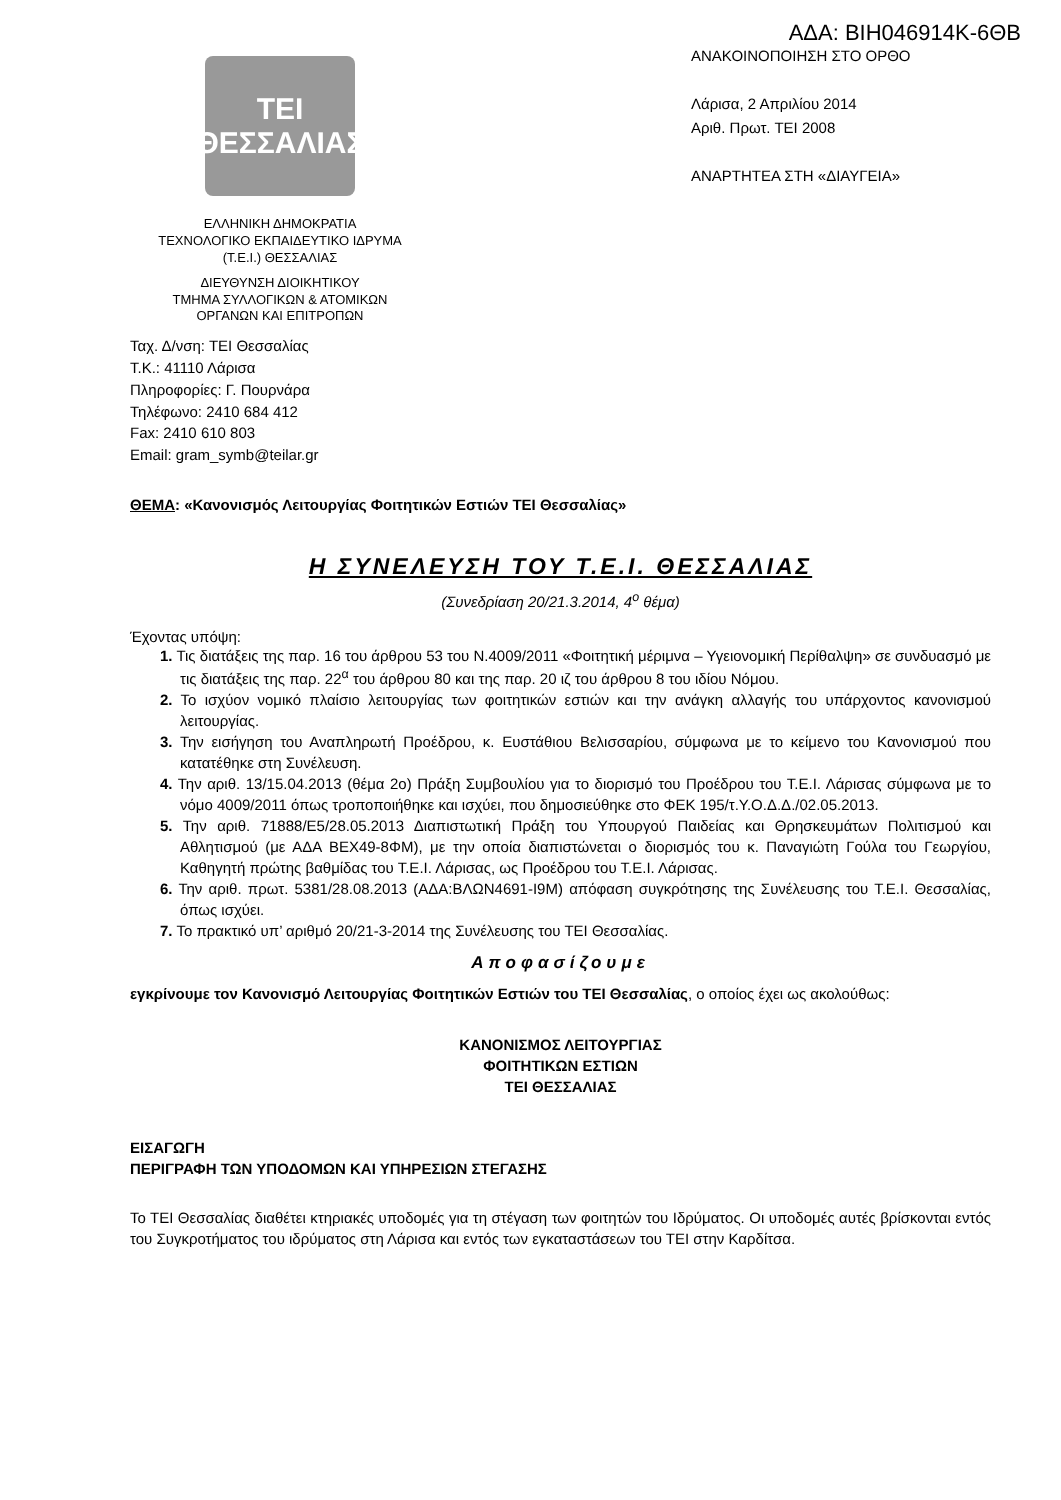ΑΔΑ: ΒΙΗ046914Κ-6ΘΒ
ΤΕΙ
ΘΕΣΣΑΛΙΑΣ
ΕΛΛΗΝΙΚΗ ΔΗΜΟΚΡΑΤΙΑ
ΤΕΧΝΟΛΟΓΙΚΟ ΕΚΠΑΙΔΕΥΤΙΚΟ ΙΔΡΥΜΑ
(Τ.Ε.Ι.) ΘΕΣΣΑΛΙΑΣ
ΔΙΕΥΘΥΝΣΗ ΔΙΟΙΚΗΤΙΚΟΥ
ΤΜΗΜΑ ΣΥΛΛΟΓΙΚΩΝ & ΑΤΟΜΙΚΩΝ
ΟΡΓΑΝΩΝ ΚΑΙ ΕΠΙΤΡΟΠΩΝ
Ταχ. Δ/νση: ΤΕΙ Θεσσαλίας
Τ.Κ.: 41110 Λάρισα
Πληροφορίες: Γ. Πουρνάρα
Τηλέφωνο: 2410 684 412
Fax: 2410 610 803
Email: gram_symb@teilar.gr
ΑΝΑΚΟΙΝΟΠΟΙΗΣΗ ΣΤΟ ΟΡΘΟ
Λάρισα, 2 Απριλίου 2014
Αριθ. Πρωτ. ΤΕΙ 2008
ΑΝΑΡΤΗΤΕΑ ΣΤΗ «ΔΙΑΥΓΕΙΑ»
ΘΕΜΑ: «Κανονισμός Λειτουργίας Φοιτητικών Εστιών ΤΕΙ Θεσσαλίας»
Η ΣΥΝΕΛΕΥΣΗ ΤΟΥ Τ.Ε.Ι. ΘΕΣΣΑΛΙΑΣ
(Συνεδρίαση 20/21.3.2014, 4<sup>ο</sup> θέμα)
Έχοντας υπόψη:
1. Τις διατάξεις της παρ. 16 του άρθρου 53 του Ν.4009/2011 «Φοιτητική μέριμνα – Υγειονομική Περίθαλψη» σε συνδυασμό με τις διατάξεις της παρ. 22<sup>α</sup> του άρθρου 80 και της παρ. 20 ιζ του άρθρου 8 του ιδίου Νόμου.
2. Το ισχύον νομικό πλαίσιο λειτουργίας των φοιτητικών εστιών και την ανάγκη αλλαγής του υπάρχοντος κανονισμού λειτουργίας.
3. Την εισήγηση του Αναπληρωτή Προέδρου, κ. Ευστάθιου Βελισσαρίου, σύμφωνα με το κείμενο του Κανονισμού που κατατέθηκε στη Συνέλευση.
4. Την αριθ. 13/15.04.2013 (θέμα 2ο) Πράξη Συμβουλίου για το διορισμό του Προέδρου του Τ.Ε.Ι. Λάρισας σύμφωνα με το νόμο 4009/2011 όπως τροποποιήθηκε και ισχύει, που δημοσιεύθηκε στο ΦΕΚ 195/τ.Υ.Ο.Δ.Δ./02.05.2013.
5. Την αριθ. 71888/Ε5/28.05.2013 Διαπιστωτική Πράξη του Υπουργού Παιδείας και Θρησκευμάτων Πολιτισμού και Αθλητισμού (με ΑΔΑ ΒΕΧ49-8ΦΜ), με την οποία διαπιστώνεται ο διορισμός του κ. Παναγιώτη Γούλα του Γεωργίου, Καθηγητή πρώτης βαθμίδας του Τ.Ε.Ι. Λάρισας, ως Προέδρου του Τ.Ε.Ι. Λάρισας.
6. Την αριθ. πρωτ. 5381/28.08.2013 (ΑΔΑ:ΒΛΩΝ4691-Ι9Μ) απόφαση συγκρότησης της Συνέλευσης του Τ.Ε.Ι. Θεσσαλίας, όπως ισχύει.
7. Το πρακτικό υπ’ αριθμό 20/21-3-2014 της Συνέλευσης του ΤΕΙ Θεσσαλίας.
Αποφασίζουμε
εγκρίνουμε τον Κανονισμό Λειτουργίας Φοιτητικών Εστιών του ΤΕΙ Θεσσαλίας, ο οποίος έχει ως ακολούθως:
ΚΑΝΟΝΙΣΜΟΣ ΛΕΙΤΟΥΡΓΙΑΣ
ΦΟΙΤΗΤΙΚΩΝ ΕΣΤΙΩΝ
ΤΕΙ ΘΕΣΣΑΛΙΑΣ
ΕΙΣΑΓΩΓΗ
ΠΕΡΙΓΡΑΦΗ ΤΩΝ ΥΠΟΔΟΜΩΝ ΚΑΙ ΥΠΗΡΕΣΙΩΝ ΣΤΕΓΑΣΗΣ
Το ΤΕΙ Θεσσαλίας διαθέτει κτηριακές υποδομές για τη στέγαση των φοιτητών του Ιδρύματος. Οι υποδομές αυτές βρίσκονται εντός του Συγκροτήματος του ιδρύματος στη Λάρισα και εντός των εγκαταστάσεων του ΤΕΙ στην Καρδίτσα.